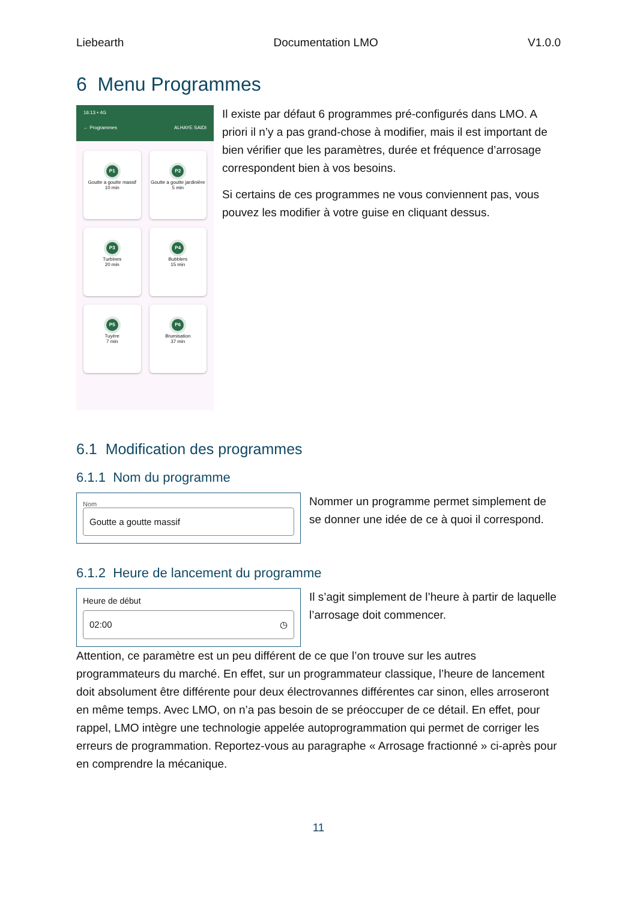Liebearth Documentation LMO V1.0.0
6 Menu Programmes
16:13 • 4G
← Programmes ALHAYE SAIDI
P1
Goutte a goutte massif
10 min
P2
Goutte a goutte jardinière
5 min
P3
Turbines
20 min
P4
Bubblers
15 min
P5
Tuyère
7 min
P6
Brumisation
37 min
Il existe par défaut 6 programmes pré-configurés dans LMO. A priori il n’y a pas grand-chose à modifier, mais il est important de bien vérifier que les paramètres, durée et fréquence d’arrosage correspondent bien à vos besoins.
Si certains de ces programmes ne vous conviennent pas, vous pouvez les modifier à votre guise en cliquant dessus.
6.1 Modification des programmes
6.1.1 Nom du programme
Nom
Goutte a goutte massif
Nommer un programme permet simplement de se donner une idée de ce à quoi il correspond.
6.1.2 Heure de lancement du programme
Heure de début
02:00 ◷
Il s’agit simplement de l’heure à partir de laquelle l’arrosage doit commencer.
Attention, ce paramètre est un peu différent de ce que l’on trouve sur les autres programmateurs du marché. En effet, sur un programmateur classique, l’heure de lancement doit absolument être différente pour deux électrovannes différentes car sinon, elles arroseront en même temps. Avec LMO, on n’a pas besoin de se préoccuper de ce détail. En effet, pour rappel, LMO intègre une technologie appelée autoprogrammation qui permet de corriger les erreurs de programmation. Reportez-vous au paragraphe « Arrosage fractionné » ci-après pour en comprendre la mécanique.
11